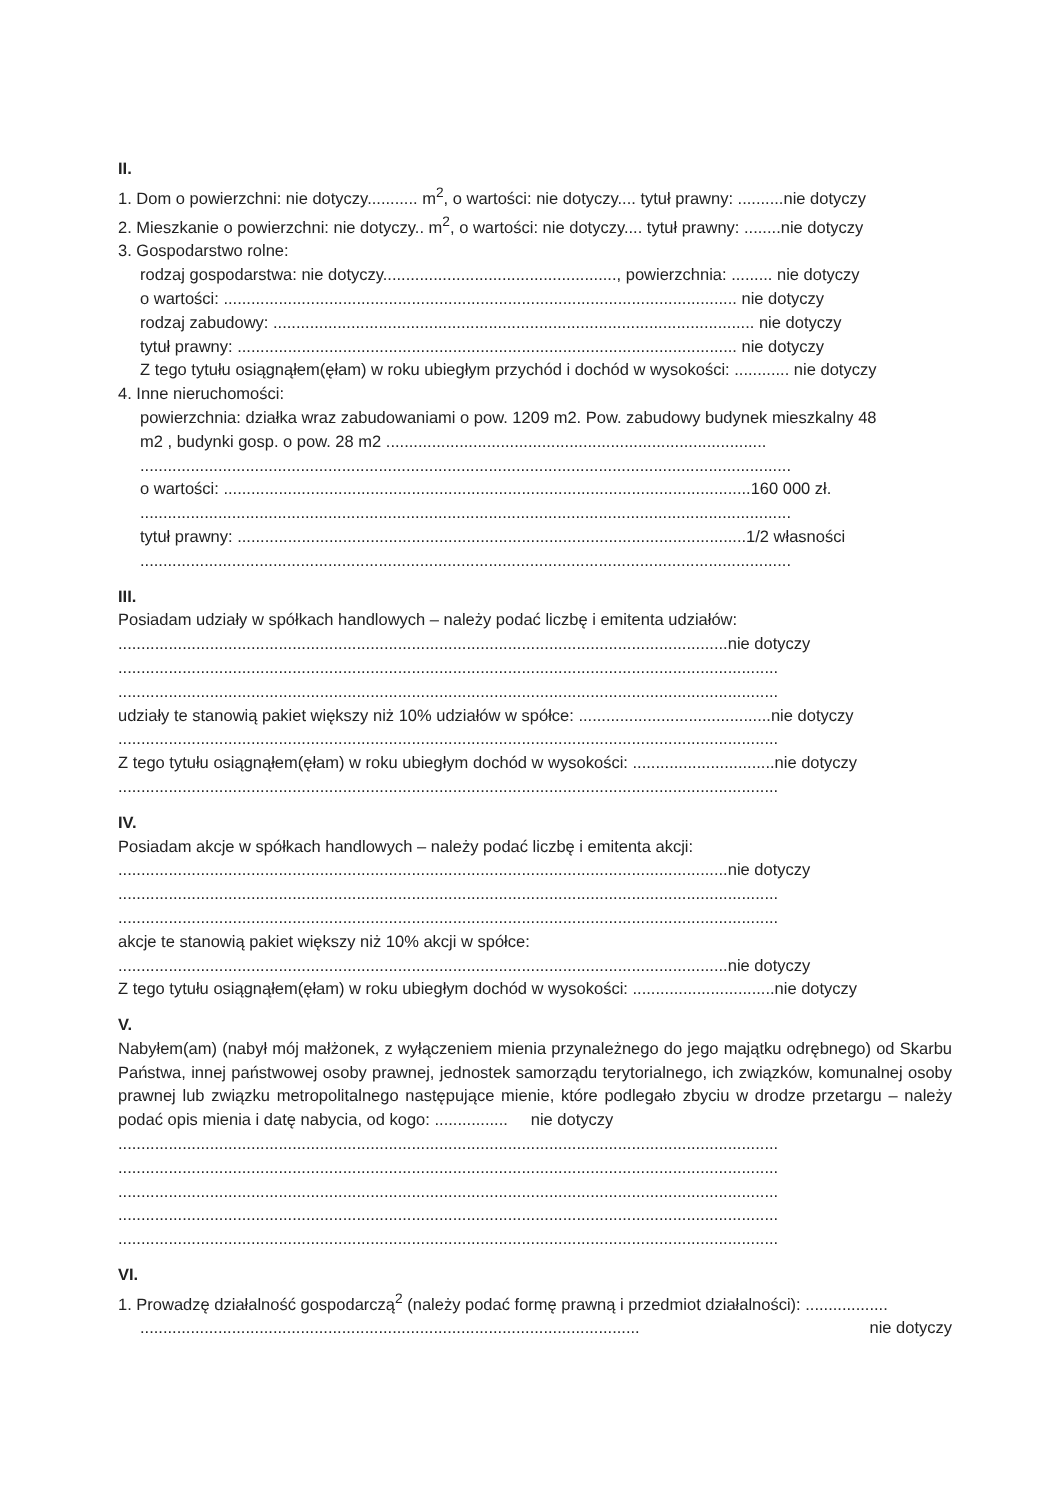II.
1. Dom o powierzchni: nie dotyczy........... m<sup>2</sup>, o wartości: nie dotyczy.... tytuł prawny: ..........nie dotyczy
2. Mieszkanie o powierzchni: nie dotyczy.. m<sup>2</sup>, o wartości: nie dotyczy.... tytuł prawny: ........nie dotyczy
3. Gospodarstwo rolne:
rodzaj gospodarstwa: nie dotyczy..................................................., powierzchnia: ......... nie dotyczy
o wartości: ................................................................................................................ nie dotyczy
rodzaj zabudowy: ......................................................................................................... nie dotyczy
tytuł prawny: ............................................................................................................. nie dotyczy
Z tego tytułu osiągnąłem(ęłam) w roku ubiegłym przychód i dochód w wysokości: ............ nie dotyczy
4. Inne nieruchomości:
powierzchnia: działka wraz zabudowaniami o pow. 1209 m2. Pow. zabudowy budynek mieszkalny 48
m2 , budynki gosp. o pow. 28 m2 ...................................................................................
..............................................................................................................................................
o wartości: ...................................................................................................................160 000 zł.
..............................................................................................................................................
tytuł prawny: ...............................................................................................................1/2 własności
..............................................................................................................................................
III.
Posiadam udziały w spółkach handlowych – należy podać liczbę i emitenta udziałów:
.....................................................................................................................................nie dotyczy
................................................................................................................................................
................................................................................................................................................
udziały te stanowią pakiet większy niż 10% udziałów w spółce: ..........................................nie dotyczy
................................................................................................................................................
Z tego tytułu osiągnąłem(ęłam) w roku ubiegłym dochód w wysokości: ...............................nie dotyczy
................................................................................................................................................
IV.
Posiadam akcje w spółkach handlowych – należy podać liczbę i emitenta akcji:
.....................................................................................................................................nie dotyczy
................................................................................................................................................
................................................................................................................................................
akcje te stanowią pakiet większy niż 10% akcji w spółce:
.....................................................................................................................................nie dotyczy
Z tego tytułu osiągnąłem(ęłam) w roku ubiegłym dochód w wysokości: ...............................nie dotyczy
V.
Nabyłem(am) (nabył mój małżonek, z wyłączeniem mienia przynależnego do jego majątku odrębnego) od Skarbu Państwa, innej państwowej osoby prawnej, jednostek samorządu terytorialnego, ich związków, komunalnej osoby prawnej lub związku metropolitalnego następujące mienie, które podlegało zbyciu w drodze przetargu – należy podać opis mienia i datę nabycia, od kogo: ................ nie dotyczy
................................................................................................................................................
................................................................................................................................................
................................................................................................................................................
................................................................................................................................................
................................................................................................................................................
VI.
1. Prowadzę działalność gospodarczą<sup>2</sup> (należy podać formę prawną i przedmiot działalności): ..................
............................................................................................................. nie dotyczy